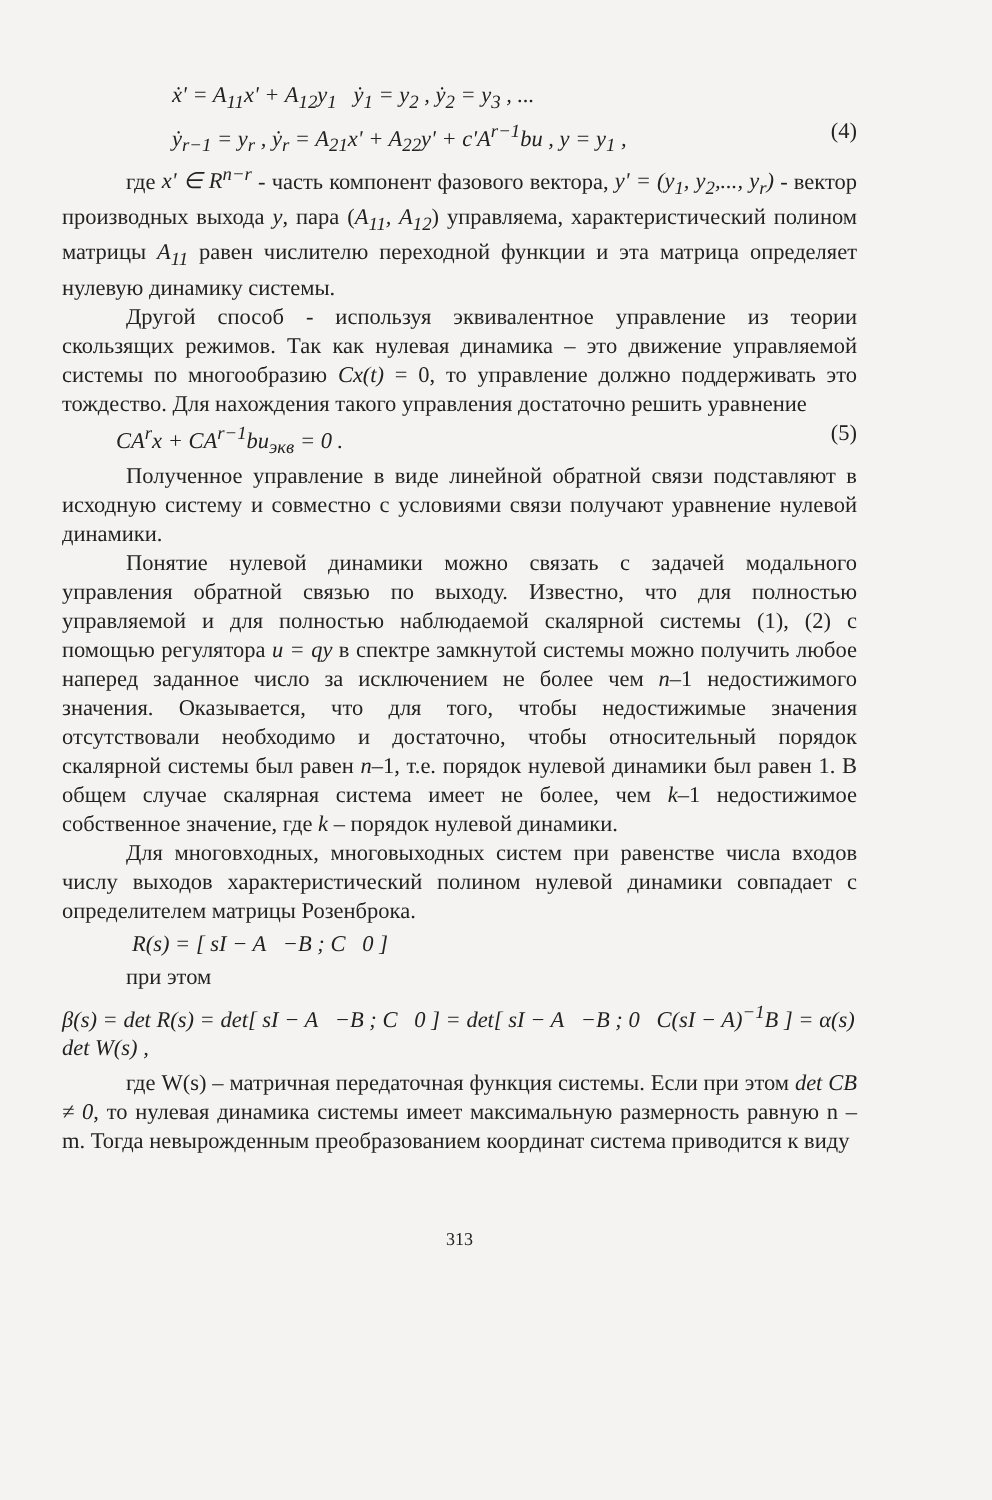ẋ' = A<sub>11</sub>x' + A<sub>12</sub>y<sub>1</sub> ẏ<sub>1</sub> = y<sub>2</sub> , ẏ<sub>2</sub> = y<sub>3</sub> , ...
ẏ<sub>r−1</sub> = y<sub>r</sub> , ẏ<sub>r</sub> = A<sub>21</sub>x' + A<sub>22</sub>y' + c'A<sup>r−1</sup>bu , y = y<sub>1</sub> , (4)
где x' ∈ R<sup>n−r</sup> - часть компонент фазового вектора, y' = (y<sub>1</sub>, y<sub>2</sub>,..., y<sub>r</sub>) - вектор производных выхода y, пара (A<sub>11</sub>, A<sub>12</sub>) управляема, характеристический полином матрицы A<sub>11</sub> равен числителю переходной функции и эта матрица определяет нулевую динамику системы.
Другой способ - используя эквивалентное управление из теории скользящих режимов. Так как нулевая динамика – это движение управляемой системы по многообразию Cx(t) = 0, то управление должно поддерживать это тождество. Для нахождения такого управления достаточно решить уравнение
CA<sup>r</sup>x + CA<sup>r−1</sup>bu<sub>экв</sub> = 0 . (5)
Полученное управление в виде линейной обратной связи подставляют в исходную систему и совместно с условиями связи получают уравнение нулевой динамики.
Понятие нулевой динамики можно связать с задачей модального управления обратной связью по выходу. Известно, что для полностью управляемой и для полностью наблюдаемой скалярной системы (1), (2) с помощью регулятора u = qy в спектре замкнутой системы можно получить любое наперед заданное число за исключением не более чем n–1 недостижимого значения. Оказывается, что для того, чтобы недостижимые значения отсутствовали необходимо и достаточно, чтобы относительный порядок скалярной системы был равен n–1, т.е. порядок нулевой динамики был равен 1. В общем случае скалярная система имеет не более, чем k–1 недостижимое собственное значение, где k – порядок нулевой динамики.
Для многовходных, многовыходных систем при равенстве числа входов числу выходов характеристический полином нулевой динамики совпадает с определителем матрицы Розенброка.
R(s) = [ sI − A −B ; C 0 ]
при этом
β(s) = det R(s) = det[ sI − A −B ; C 0 ] = det[ sI − A −B ; 0 C(sI − A)<sup>−1</sup>B ] = α(s) det W(s) ,
где W(s) – матричная передаточная функция системы. Если при этом det CB ≠ 0, то нулевая динамика системы имеет максимальную размерность равную n – m. Тогда невырожденным преобразованием координат система приводится к виду
313